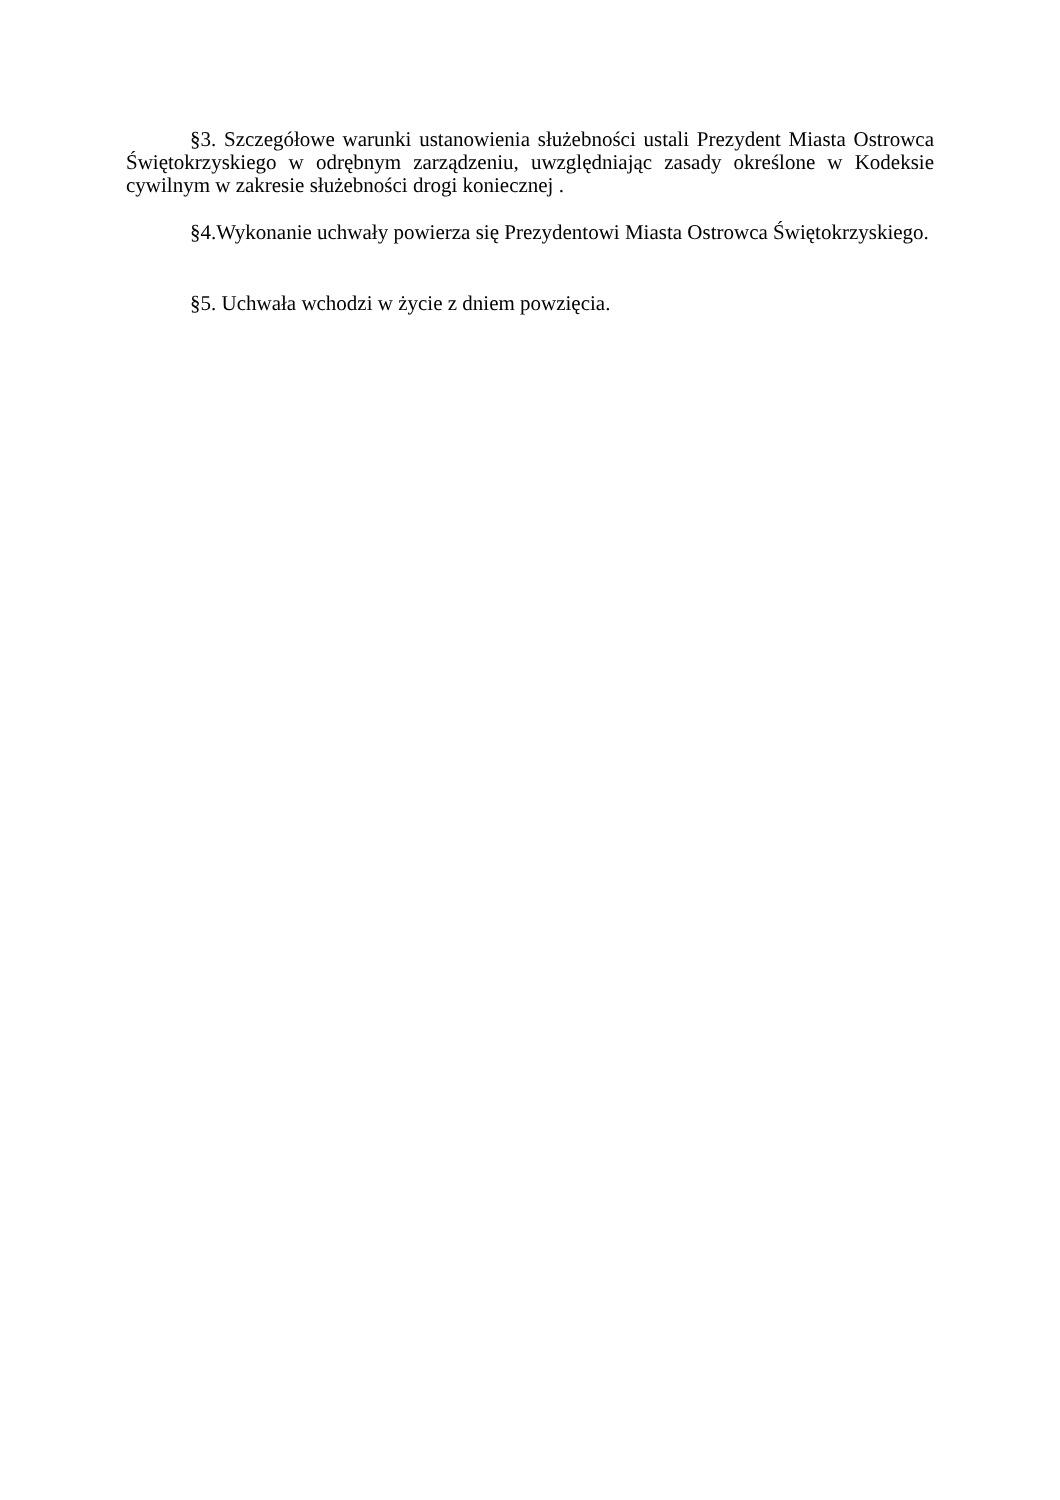§3. Szczegółowe warunki ustanowienia służebności ustali Prezydent Miasta Ostrowca Świętokrzyskiego w odrębnym zarządzeniu, uwzględniając zasady określone w Kodeksie cywilnym w zakresie służebności drogi koniecznej .
§4.Wykonanie uchwały powierza się Prezydentowi Miasta Ostrowca Świętokrzyskiego.
§5. Uchwała wchodzi w życie z dniem powzięcia.